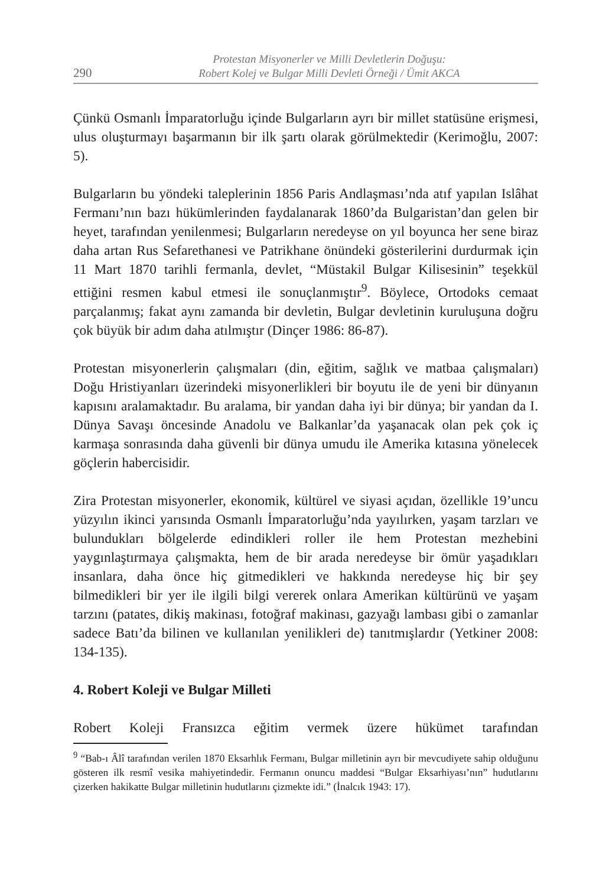290
Protestan Misyonerler ve Milli Devletlerin Doğuşu:
Robert Kolej ve Bulgar Milli Devleti Örneği / Ümit AKCA
Çünkü Osmanlı İmparatorluğu içinde Bulgarların ayrı bir millet statüsüne erişmesi, ulus oluşturmayı başarmanın bir ilk şartı olarak görülmektedir (Kerimoğlu, 2007: 5).
Bulgarların bu yöndeki taleplerinin 1856 Paris Andlaşması’nda atıf yapılan Islâhat Fermanı’nın bazı hükümlerinden faydalanarak 1860’da Bulgaristan’dan gelen bir heyet, tarafından yenilenmesi; Bulgarların neredeyse on yıl boyunca her sene biraz daha artan Rus Sefarethanesi ve Patrikhane önündeki gösterilerini durdurmak için 11 Mart 1870 tarihli fermanla, devlet, “Müstakil Bulgar Kilisesinin” teşekkül ettiğini resmen kabul etmesi ile sonuçlanmıştır<sup>9</sup>. Böylece, Ortodoks cemaat parçalanmış; fakat aynı zamanda bir devletin, Bulgar devletinin kuruluşuna doğru çok büyük bir adım daha atılmıştır (Dinçer 1986: 86-87).
Protestan misyonerlerin çalışmaları (din, eğitim, sağlık ve matbaa çalışmaları) Doğu Hristiyanları üzerindeki misyonerlikleri bir boyutu ile de yeni bir dünyanın kapısını aralamaktadır. Bu aralama, bir yandan daha iyi bir dünya; bir yandan da I. Dünya Savaşı öncesinde Anadolu ve Balkanlar’da yaşanacak olan pek çok iç karmaşa sonrasında daha güvenli bir dünya umudu ile Amerika kıtasına yönelecek göçlerin habercisidir.
Zira Protestan misyonerler, ekonomik, kültürel ve siyasi açıdan, özellikle 19’uncu yüzyılın ikinci yarısında Osmanlı İmparatorluğu’nda yayılırken, yaşam tarzları ve bulundukları bölgelerde edindikleri roller ile hem Protestan mezhebini yaygınlaştırmaya çalışmakta, hem de bir arada neredeyse bir ömür yaşadıkları insanlara, daha önce hiç gitmedikleri ve hakkında neredeyse hiç bir şey bilmedikleri bir yer ile ilgili bilgi vererek onlara Amerikan kültürünü ve yaşam tarzını (patates, dikiş makinası, fotoğraf makinası, gazyağı lambası gibi o zamanlar sadece Batı’da bilinen ve kullanılan yenilikleri de) tanıtmışlardır (Yetkiner 2008: 134-135).
4. Robert Koleji ve Bulgar Milleti
Robert Koleji Fransızca eğitim vermek üzere hükümet tarafından
<sup>9</sup> “Bab-ı Âlî tarafından verilen 1870 Eksarhlık Fermanı, Bulgar milletinin ayrı bir mevcudiyete sahip olduğunu gösteren ilk resmî vesika mahiyetindedir. Fermanın onuncu maddesi “Bulgar Eksarhiyası’nın” hudutlarını çizerken hakikatte Bulgar milletinin hudutlarını çizmekte idi.” (İnalcık 1943: 17).